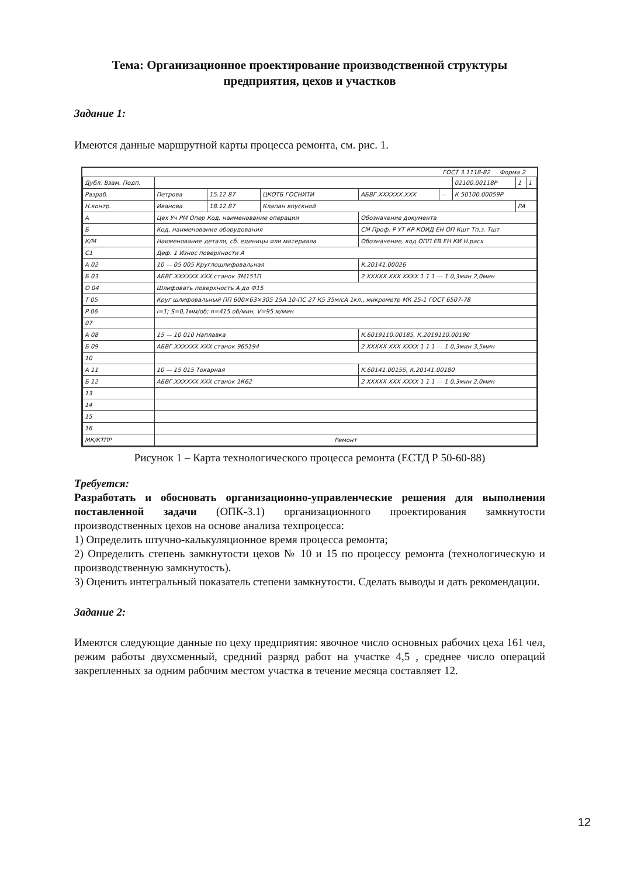Тема: Организационное проектирование производственной структуры предприятия, цехов и участков
Задание 1:
Имеются данные маршрутной карты процесса ремонта, см. рис. 1.
ГОСТ 3.1118-82 Форма 2
| Дубл. Взам. Подп. | | | | | | 02100.00118Р | 1 | 1 |
| Разраб. | Петрова | 15.12.87 | ЦКОТБ ГОСНИТИ | АБВГ.XXXXXX.XXX | — | К 50100.00059Р | | |
| Н.контр. | Иванова | 18.12.87 | Клапан впускной | | | | РА | |
| А | Цех Уч РМ Опер Код, наименование операции | | | Обозначение документа | | | | |
| Б | Код, наименование оборудования | | | СМ Проф. Р УТ КР КОИД ЕН ОП Кшт Тп.з. Тшт | | | | |
| К/М | Наименование детали, сб. единицы или материала | | | Обозначение, код ОПП ЕВ ЕН КИ Н.расх | | | | |
| С1 | Деф. 1 Износ поверхности А | | | | | | | |
| А 02 | 10 — 05 005 Круглошлифовальная | | | К.20141.00026 | | | | |
| Б 03 | АБВГ.XXXXXX.XXX станок 3М151П | | | 2 XXXXX XXX XXXX 1 1 1 — 1 0,3мин 2,0мин | | | | |
| О 04 | Шлифовать поверхность А до Ф15 | | | | | | | |
| Т 05 | Круг шлифовальный ПП 600×63×305 15А 10-ПС 27 К5 35м/сА 1кл., микрометр МК 25-1 ГОСТ 6507-78 | | | | | | | |
| Р 06 | i=1; S=0,1мм/об; n=415 об/мин, V=95 м/мин | | | | | | | |
| 07 | | | | | | | | |
| А 08 | 15 — 10 010 Наплавка | | | К.6019110.00185, К.2019110.00190 | | | | |
| Б 09 | АБВГ.XXXXXX.XXX станок 965194 | | | 2 XXXXX XXX XXXX 1 1 1 — 1 0,3мин 3,5мин | | | | |
| 10 | | | | | | | | |
| А 11 | 10 — 15 015 Токарная | | | К.60141.00155, К.20141.00180 | | | | |
| Б 12 | АБВГ.XXXXXX.XXX станок 1К62 | | | 2 XXXXX XXX XXXX 1 1 1 — 1 0,3мин 2,0мин | | | | |
| 13 | | | | | | | | |
| 14 | | | | | | | | |
| 15 | | | | | | | | |
| 16 | | | | | | | | |
| МК/КТПР | Ремонт | | | | | | | |
Рисунок 1 – Карта технологического процесса ремонта (ЕСТД Р 50-60-88)
Требуется:
Разработать и обосновать организационно-управленческие решения для выполнения поставленной задачи (ОПК-3.1) организационного проектирования замкнутости производственных цехов на основе анализа техпроцесса:
1) Определить штучно-калькуляционное время процесса ремонта;
2) Определить степень замкнутости цехов № 10 и 15 по процессу ремонта (технологическую и производственную замкнутость).
3) Оценить интегральный показатель степени замкнутости. Сделать выводы и дать рекомендации.
Задание 2:
Имеются следующие данные по цеху предприятия: явочное число основных рабочих цеха 161 чел, режим работы двухсменный, средний разряд работ на участке 4,5 , среднее число операций закрепленных за одним рабочим местом участка в течение месяца составляет 12.
12